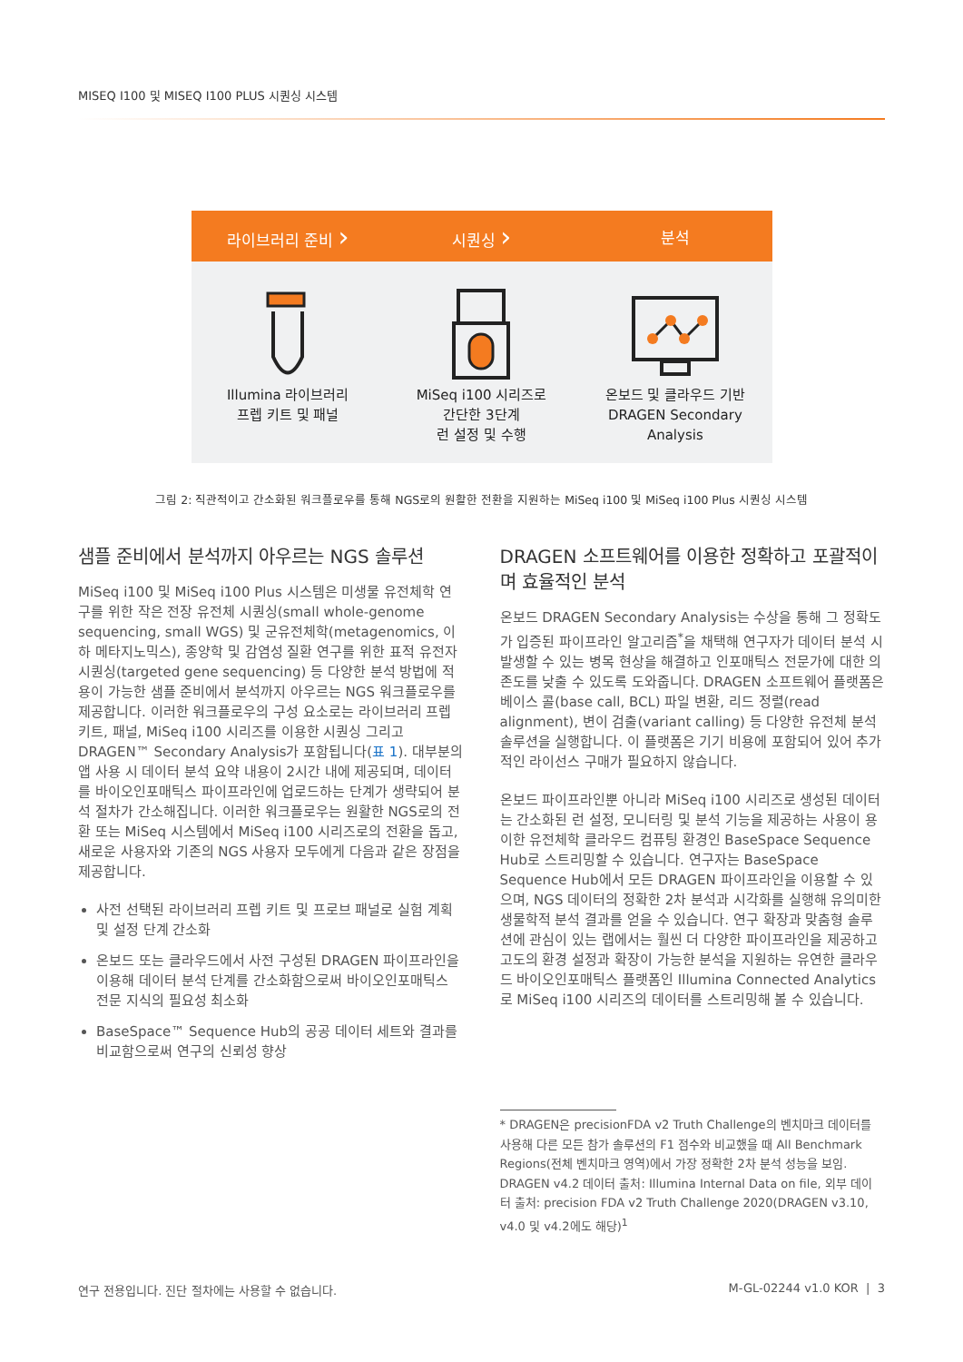MISEQ I100 및 MISEQ I100 PLUS 시퀀싱 시스템
라이브러리 준비 ›
시퀀싱 ›
분석
Illumina 라이브러리
프렙 키트 및 패널
MiSeq i100 시리즈로
간단한 3단계
런 설정 및 수행
온보드 및 클라우드 기반
DRAGEN Secondary Analysis
그림 2: 직관적이고 간소화된 워크플로우를 통해 NGS로의 원활한 전환을 지원하는 MiSeq i100 및 MiSeq i100 Plus 시퀀싱 시스템
샘플 준비에서 분석까지 아우르는 NGS 솔루션
MiSeq i100 및 MiSeq i100 Plus 시스템은 미생물 유전체학 연구를 위한 작은 전장 유전체 시퀀싱(small whole-genome sequencing, small WGS) 및 군유전체학(metagenomics, 이하 메타지노믹스), 종양학 및 감염성 질환 연구를 위한 표적 유전자 시퀀싱(targeted gene sequencing) 등 다양한 분석 방법에 적용이 가능한 샘플 준비에서 분석까지 아우르는 NGS 워크플로우를 제공합니다. 이러한 워크플로우의 구성 요소로는 라이브러리 프렙 키트, 패널, MiSeq i100 시리즈를 이용한 시퀀싱 그리고 DRAGEN™ Secondary Analysis가 포함됩니다(표 1). 대부분의 앱 사용 시 데이터 분석 요약 내용이 2시간 내에 제공되며, 데이터를 바이오인포매틱스 파이프라인에 업로드하는 단계가 생략되어 분석 절차가 간소해집니다. 이러한 워크플로우는 원활한 NGS로의 전환 또는 MiSeq 시스템에서 MiSeq i100 시리즈로의 전환을 돕고, 새로운 사용자와 기존의 NGS 사용자 모두에게 다음과 같은 장점을 제공합니다.
사전 선택된 라이브러리 프렙 키트 및 프로브 패널로 실험 계획 및 설정 단계 간소화
온보드 또는 클라우드에서 사전 구성된 DRAGEN 파이프라인을 이용해 데이터 분석 단계를 간소화함으로써 바이오인포매틱스 전문 지식의 필요성 최소화
BaseSpace™ Sequence Hub의 공공 데이터 세트와 결과를 비교함으로써 연구의 신뢰성 향상
DRAGEN 소프트웨어를 이용한 정확하고 포괄적이며 효율적인 분석
온보드 DRAGEN Secondary Analysis는 수상을 통해 그 정확도가 입증된 파이프라인 알고리즘<sup>*</sup>을 채택해 연구자가 데이터 분석 시 발생할 수 있는 병목 현상을 해결하고 인포매틱스 전문가에 대한 의존도를 낮출 수 있도록 도와줍니다. DRAGEN 소프트웨어 플랫폼은 베이스 콜(base call, BCL) 파일 변환, 리드 정렬(read alignment), 변이 검출(variant calling) 등 다양한 유전체 분석 솔루션을 실행합니다. 이 플랫폼은 기기 비용에 포함되어 있어 추가적인 라이선스 구매가 필요하지 않습니다.
온보드 파이프라인뿐 아니라 MiSeq i100 시리즈로 생성된 데이터는 간소화된 런 설정, 모니터링 및 분석 기능을 제공하는 사용이 용이한 유전체학 클라우드 컴퓨팅 환경인 BaseSpace Sequence Hub로 스트리밍할 수 있습니다. 연구자는 BaseSpace Sequence Hub에서 모든 DRAGEN 파이프라인을 이용할 수 있으며, NGS 데이터의 정확한 2차 분석과 시각화를 실행해 유의미한 생물학적 분석 결과를 얻을 수 있습니다. 연구 확장과 맞춤형 솔루션에 관심이 있는 랩에서는 훨씬 더 다양한 파이프라인을 제공하고 고도의 환경 설정과 확장이 가능한 분석을 지원하는 유연한 클라우드 바이오인포매틱스 플랫폼인 Illumina Connected Analytics로 MiSeq i100 시리즈의 데이터를 스트리밍해 볼 수 있습니다.
* DRAGEN은 precisionFDA v2 Truth Challenge의 벤치마크 데이터를 사용해 다른 모든 참가 솔루션의 F1 점수와 비교했을 때 All Benchmark Regions(전체 벤치마크 영역)에서 가장 정확한 2차 분석 성능을 보임. DRAGEN v4.2 데이터 출처: Illumina Internal Data on file, 외부 데이터 출처: precision FDA v2 Truth Challenge 2020(DRAGEN v3.10, v4.0 및 v4.2에도 해당)<sup>1</sup>
연구 전용입니다. 진단 절차에는 사용할 수 없습니다. M-GL-02244 v1.0 KOR | 3